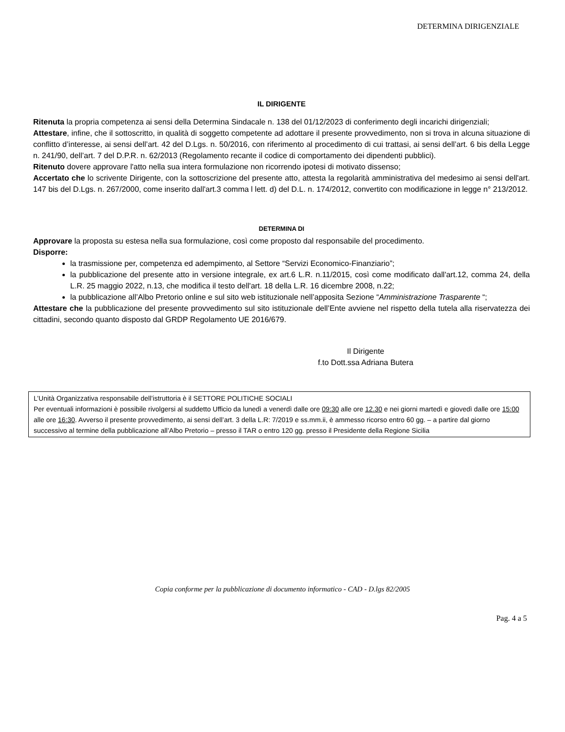DETERMINA DIRIGENZIALE
IL DIRIGENTE
Ritenuta la propria competenza ai sensi della Determina Sindacale n. 138 del 01/12/2023 di conferimento degli incarichi dirigenziali;
Attestare, infine, che il sottoscritto, in qualità di soggetto competente ad adottare il presente provvedimento, non si trova in alcuna situazione di conflitto d’interesse, ai sensi dell’art. 42 del D.Lgs. n. 50/2016, con riferimento al procedimento di cui trattasi, ai sensi dell’art. 6 bis della Legge n. 241/90, dell’art. 7 del D.P.R. n. 62/2013 (Regolamento recante il codice di comportamento dei dipendenti pubblici).
Ritenuto dovere approvare l'atto nella sua intera formulazione non ricorrendo ipotesi di motivato dissenso;
Accertato che lo scrivente Dirigente, con la sottoscrizione del presente atto, attesta la regolarità amministrativa del medesimo ai sensi dell'art. 147 bis del D.Lgs. n. 267/2000, come inserito dall'art.3 comma l lett. d) del D.L. n. 174/2012, convertito con modificazione in legge n° 213/2012.
DETERMINA DI
Approvare la proposta su estesa nella sua formulazione, così come proposto dal responsabile del procedimento.
Disporre:
la trasmissione per, competenza ed adempimento, al Settore “Servizi Economico-Finanziario”;
la pubblicazione del presente atto in versione integrale, ex art.6 L.R. n.11/2015, così come modificato dall'art.12, comma 24, della L.R. 25 maggio 2022, n.13, che modifica il testo dell'art. 18 della L.R. 16 dicembre 2008, n.22;
la pubblicazione all’Albo Pretorio online e sul sito web istituzionale nell’apposita Sezione “Amministrazione Trasparente “;
Attestare che la pubblicazione del presente provvedimento sul sito istituzionale dell’Ente avviene nel rispetto della tutela alla riservatezza dei cittadini, secondo quanto disposto dal GRDP Regolamento UE 2016/679.
Il Dirigente
f.to Dott.ssa Adriana Butera
L’Unità Organizzativa responsabile dell’istruttoria è il SETTORE POLITICHE SOCIALI
Per eventuali informazioni è possibile rivolgersi al suddetto Ufficio da lunedì a venerdì dalle ore 09:30 alle ore 12.30 e nei giorni martedì e giovedì dalle ore 15:00 alle ore 16:30. Avverso il presente provvedimento, ai sensi dell’art. 3 della L.R: 7/2019 e ss.mm.ii, è ammesso ricorso entro 60 gg. – a partire dal giorno successivo al termine della pubblicazione all’Albo Pretorio – presso il TAR o entro 120 gg. presso il Presidente della Regione Sicilia
Copia conforme per la pubblicazione di documento informatico - CAD - D.lgs 82/2005
Pag. 4 a 5